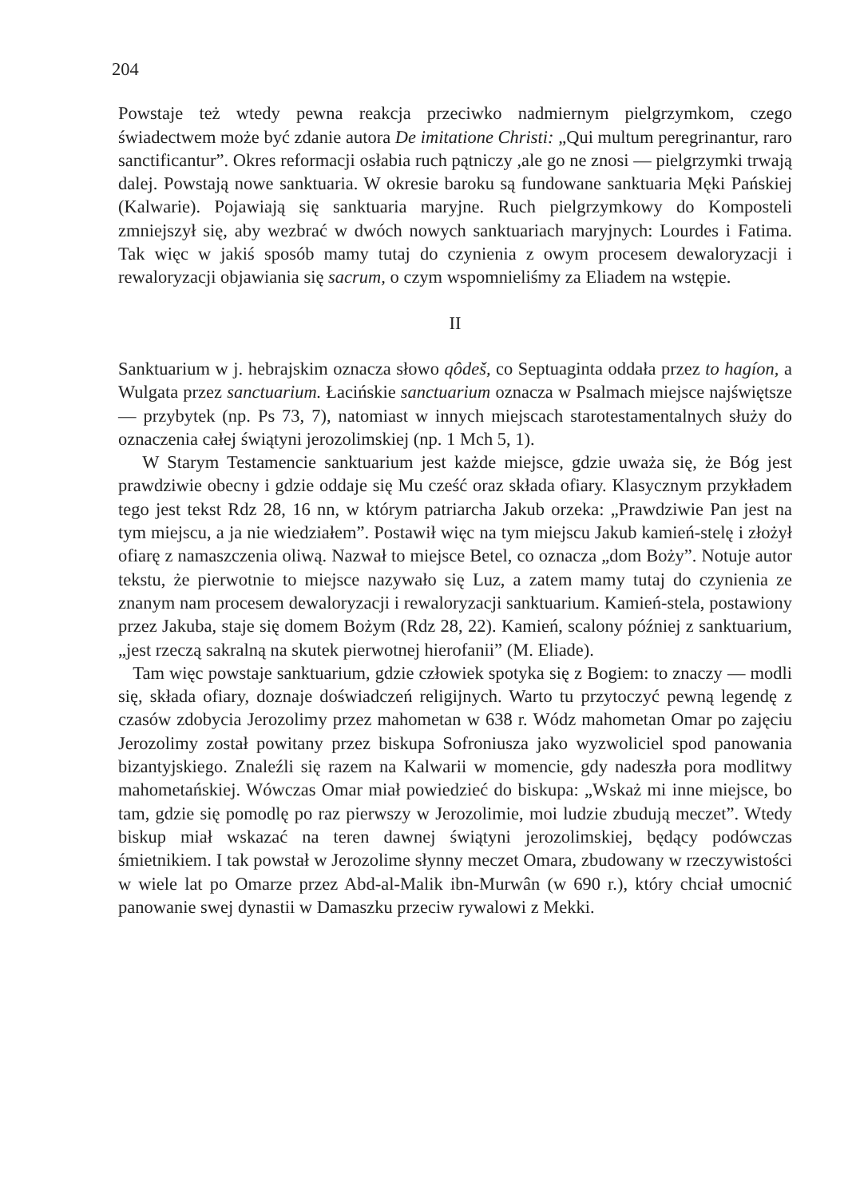204
Powstaje też wtedy pewna reakcja przeciwko nadmiernym pielgrzymkom, czego świadectwem może być zdanie autora De imitatione Christi: „Qui multum peregrinantur, raro sanctificantur”. Okres reformacji osłabia ruch pątniczy ,ale go ne znosi — pielgrzymki trwają dalej. Powstają nowe sanktuaria. W okresie baroku są fundowane sanktuaria Męki Pańskiej (Kalwarie). Pojawiają się sanktuaria maryjne. Ruch pielgrzymkowy do Komposteli zmniejszył się, aby wezbrać w dwóch nowych sanktuariach maryjnych: Lourdes i Fatima. Tak więc w jakiś sposób mamy tutaj do czynienia z owym procesem dewaloryzacji i rewaloryzacji objawiania się sacrum, o czym wspomnieliśmy za Eliadem na wstępie.
II
Sanktuarium w j. hebrajskim oznacza słowo qôdeš, co Septuaginta oddała przez to hagíon, a Wulgata przez sanctuarium. Łacińskie sanctuarium oznacza w Psalmach miejsce najświętsze — przybytek (np. Ps 73, 7), natomiast w innych miejscach starotestamentalnych służy do oznaczenia całej świątyni jerozolimskiej (np. 1 Mch 5, 1).
W Starym Testamencie sanktuarium jest każde miejsce, gdzie uważa się, że Bóg jest prawdziwie obecny i gdzie oddaje się Mu cześć oraz składa ofiary. Klasycznym przykładem tego jest tekst Rdz 28, 16 nn, w którym patriarcha Jakub orzeka: „Prawdziwie Pan jest na tym miejscu, a ja nie wiedziałem”. Postawił więc na tym miejscu Jakub kamień-stelę i złożył ofiarę z namaszczenia oliwą. Nazwał to miejsce Betel, co oznacza „dom Boży”. Notuje autor tekstu, że pierwotnie to miejsce nazywało się Luz, a zatem mamy tutaj do czynienia ze znanym nam procesem dewaloryzacji i rewaloryzacji sanktuarium. Kamień-stela, postawiony przez Jakuba, staje się domem Bożym (Rdz 28, 22). Kamień, scalony później z sanktuarium, „jest rzeczą sakralną na skutek pierwotnej hierofanii” (M. Eliade).
Tam więc powstaje sanktuarium, gdzie człowiek spotyka się z Bogiem: to znaczy — modli się, składa ofiary, doznaje doświadczeń religijnych. Warto tu przytoczyć pewną legendę z czasów zdobycia Jerozolimy przez mahometan w 638 r. Wódz mahometan Omar po zajęciu Jerozolimy został powitany przez biskupa Sofroniusza jako wyzwoliciel spod panowania bizantyjskiego. Znaleźli się razem na Kalwarii w momencie, gdy nadeszła pora modlitwy mahometańskiej. Wówczas Omar miał powiedzieć do biskupa: „Wskaż mi inne miejsce, bo tam, gdzie się pomodlę po raz pierwszy w Jerozolimie, moi ludzie zbudują meczet”. Wtedy biskup miał wskazać na teren dawnej świątyni jerozolimskiej, będący podówczas śmietnikiem. I tak powstał w Jerozolime słynny meczet Omara, zbudowany w rzeczywistości w wiele lat po Omarze przez Abd-al-Malik ibn-Murwân (w 690 r.), który chciał umocnić panowanie swej dynastii w Damaszku przeciw rywalowi z Mekki.